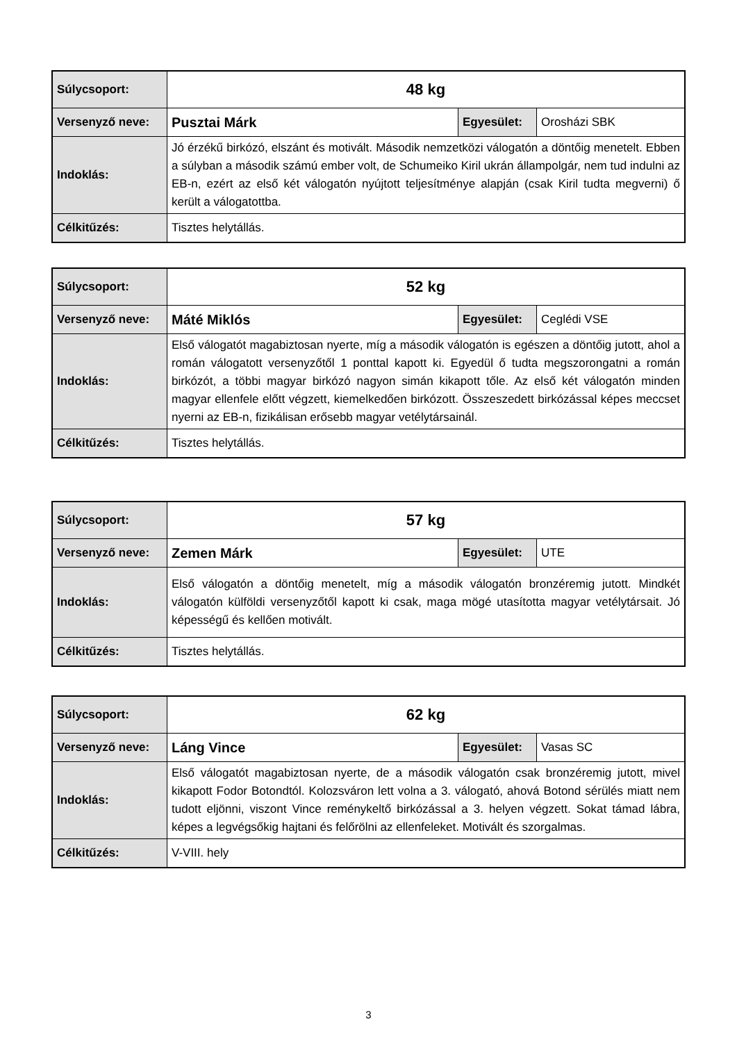| Súlycsoport: | 48 kg | | |
| Versenyző neve: | Pusztai Márk | Egyesület: | Orosházi SBK |
| Indoklás: | Jó érzékű birkózó, elszánt és motivált. Második nemzetközi válogatón a döntőig menetelt. Ebben a súlyban a második számú ember volt, de Schumeiko Kiril ukrán állampolgár, nem tud indulni az EB-n, ezért az első két válogatón nyújtott teljesítménye alapján (csak Kiril tudta megverni) ő került a válogatottba. | | |
| Célkitűzés: | Tisztes helytállás. | | |
| Súlycsoport: | 52 kg | | |
| Versenyző neve: | Máté Miklós | Egyesület: | Ceglédi VSE |
| Indoklás: | Első válogatót magabiztosan nyerte, míg a második válogatón is egészen a döntőig jutott, ahol a román válogatott versenyzőtől 1 ponttal kapott ki. Egyedül ő tudta megszorongatni a román birkózót, a többi magyar birkózó nagyon simán kikapott tőle. Az első két válogatón minden magyar ellenfele előtt végzett, kiemelkedően birkózott. Összeszedett birkózással képes meccset nyerni az EB-n, fizikálisan erősebb magyar vetélytársainál. | | |
| Célkitűzés: | Tisztes helytállás. | | |
| Súlycsoport: | 57 kg | | |
| Versenyző neve: | Zemen Márk | Egyesület: | UTE |
| Indoklás: | Első válogatón a döntőig menetelt, míg a második válogatón bronzéremig jutott. Mindkét válogatón külföldi versenyzőtől kapott ki csak, maga mögé utasította magyar vetélytársait. Jó képességű és kellően motivált. | | |
| Célkitűzés: | Tisztes helytállás. | | |
| Súlycsoport: | 62 kg | | |
| Versenyző neve: | Láng Vince | Egyesület: | Vasas SC |
| Indoklás: | Első válogatót magabiztosan nyerte, de a második válogatón csak bronzéremig jutott, mivel kikapott Fodor Botondtól. Kolozsváron lett volna a 3. válogató, ahová Botond sérülés miatt nem tudott eljönni, viszont Vince reménykeltő birkózással a 3. helyen végzett. Sokat támad lábra, képes a legvégsőkig hajtani és felőrölni az ellenfeleket. Motivált és szorgalmas. | | |
| Célkitűzés: | V-VIII. hely | | |
3